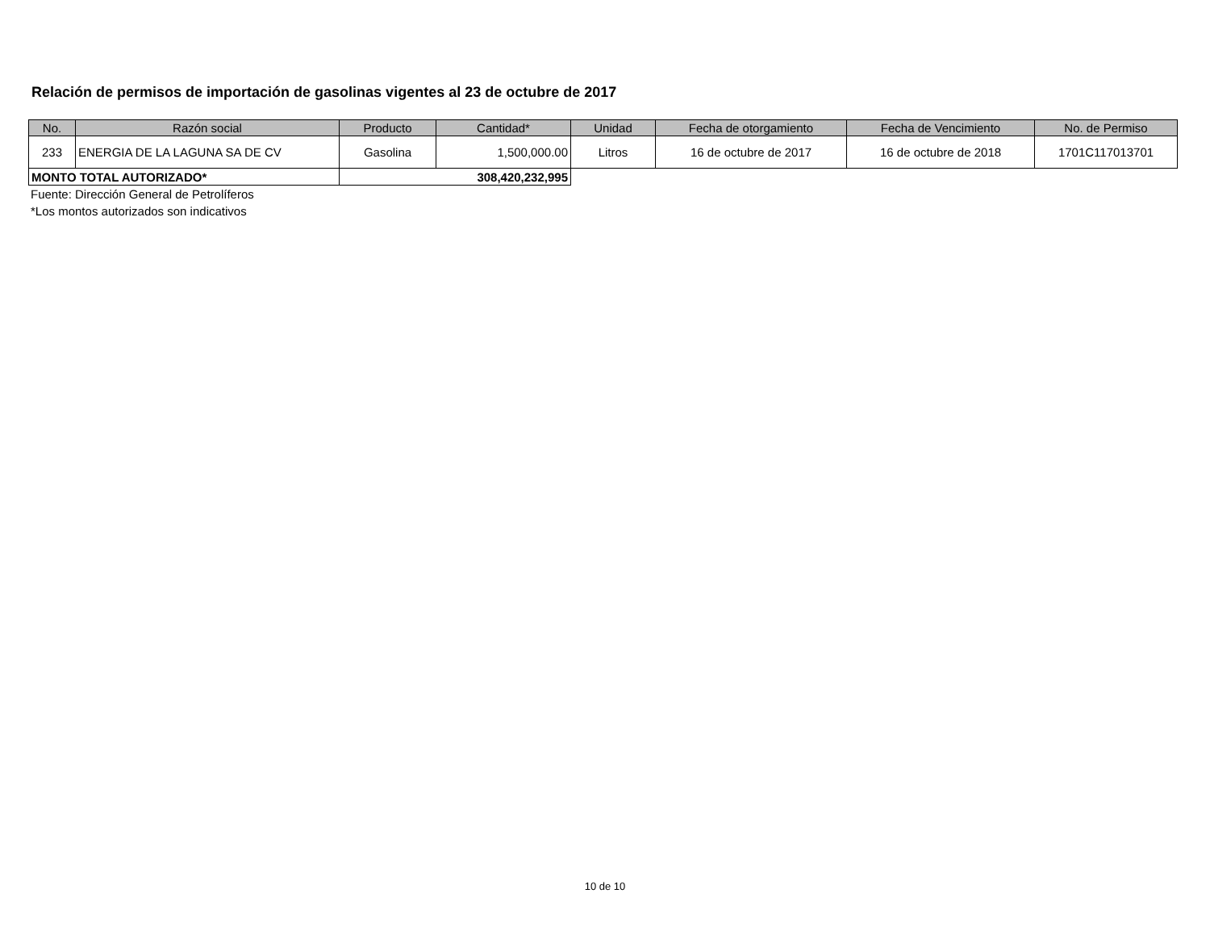Relación de permisos de importación de gasolinas vigentes al 23 de octubre de 2017
| No. | Razón social | Producto | Cantidad* | Unidad | Fecha de otorgamiento | Fecha de Vencimiento | No. de Permiso |
| --- | --- | --- | --- | --- | --- | --- | --- |
| 233 | ENERGIA DE LA LAGUNA SA DE CV | Gasolina | 1,500,000.00 | Litros | 16 de octubre de 2017 | 16 de octubre de 2018 | 1701C117013701 |
| MONTO TOTAL AUTORIZADO* | | 308,420,232,995 | | | | | |
Fuente: Dirección General de Petrolíferos
*Los montos autorizados son indicativos
10 de 10